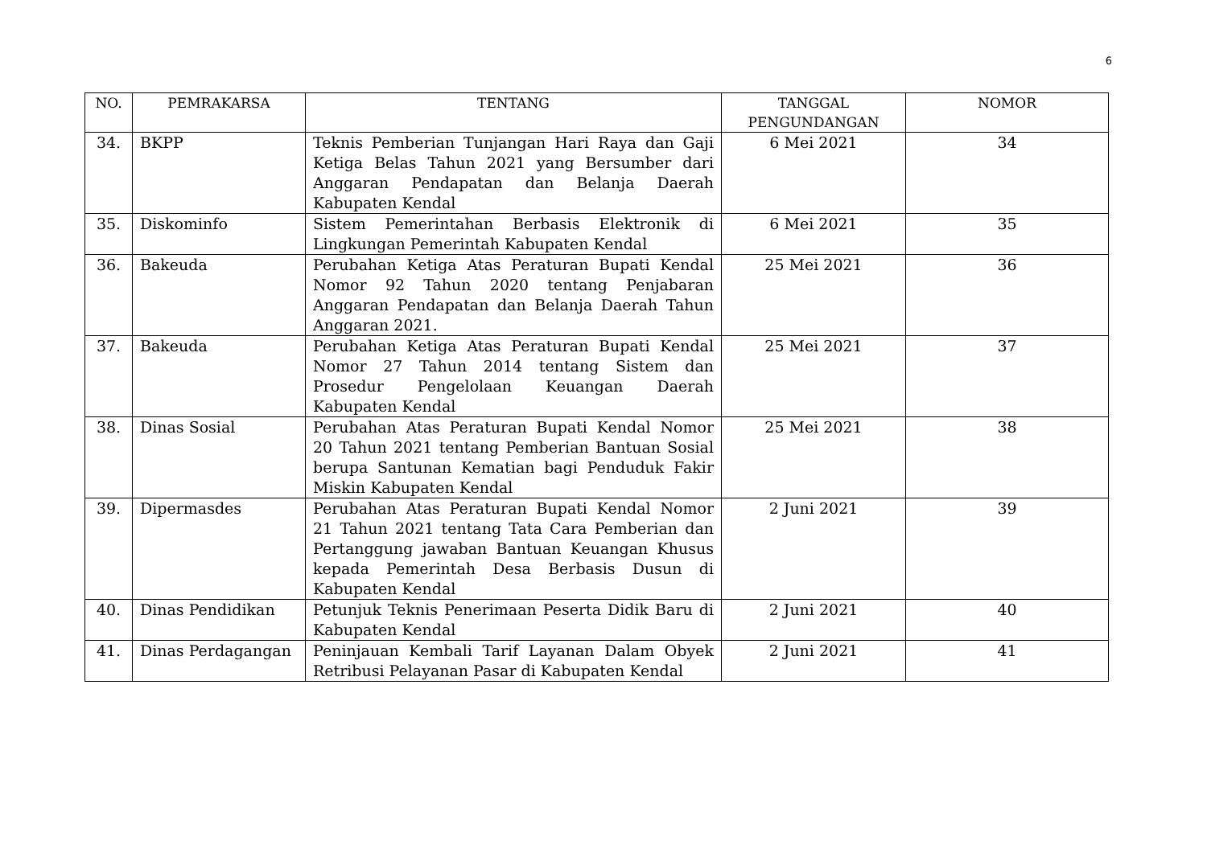6
| NO. | PEMRAKARSA | TENTANG | TANGGAL PENGUNDANGAN | NOMOR |
| --- | --- | --- | --- | --- |
| 34. | BKPP | Teknis Pemberian Tunjangan Hari Raya dan Gaji Ketiga Belas Tahun 2021 yang Bersumber dari Anggaran Pendapatan dan Belanja Daerah Kabupaten Kendal | 6 Mei 2021 | 34 |
| 35. | Diskominfo | Sistem Pemerintahan Berbasis Elektronik di Lingkungan Pemerintah Kabupaten Kendal | 6 Mei 2021 | 35 |
| 36. | Bakeuda | Perubahan Ketiga Atas Peraturan Bupati Kendal Nomor 92 Tahun 2020 tentang Penjabaran Anggaran Pendapatan dan Belanja Daerah Tahun Anggaran 2021. | 25 Mei 2021 | 36 |
| 37. | Bakeuda | Perubahan Ketiga Atas Peraturan Bupati Kendal Nomor 27 Tahun 2014 tentang Sistem dan Prosedur Pengelolaan Keuangan Daerah Kabupaten Kendal | 25 Mei 2021 | 37 |
| 38. | Dinas Sosial | Perubahan Atas Peraturan Bupati Kendal Nomor 20 Tahun 2021 tentang Pemberian Bantuan Sosial berupa Santunan Kematian bagi Penduduk Fakir Miskin Kabupaten Kendal | 25 Mei 2021 | 38 |
| 39. | Dipermasdes | Perubahan Atas Peraturan Bupati Kendal Nomor 21 Tahun 2021 tentang Tata Cara Pemberian dan Pertanggung jawaban Bantuan Keuangan Khusus kepada Pemerintah Desa Berbasis Dusun di Kabupaten Kendal | 2 Juni 2021 | 39 |
| 40. | Dinas Pendidikan | Petunjuk Teknis Penerimaan Peserta Didik Baru di Kabupaten Kendal | 2 Juni 2021 | 40 |
| 41. | Dinas Perdagangan | Peninjauan Kembali Tarif Layanan Dalam Obyek Retribusi Pelayanan Pasar di Kabupaten Kendal | 2 Juni 2021 | 41 |